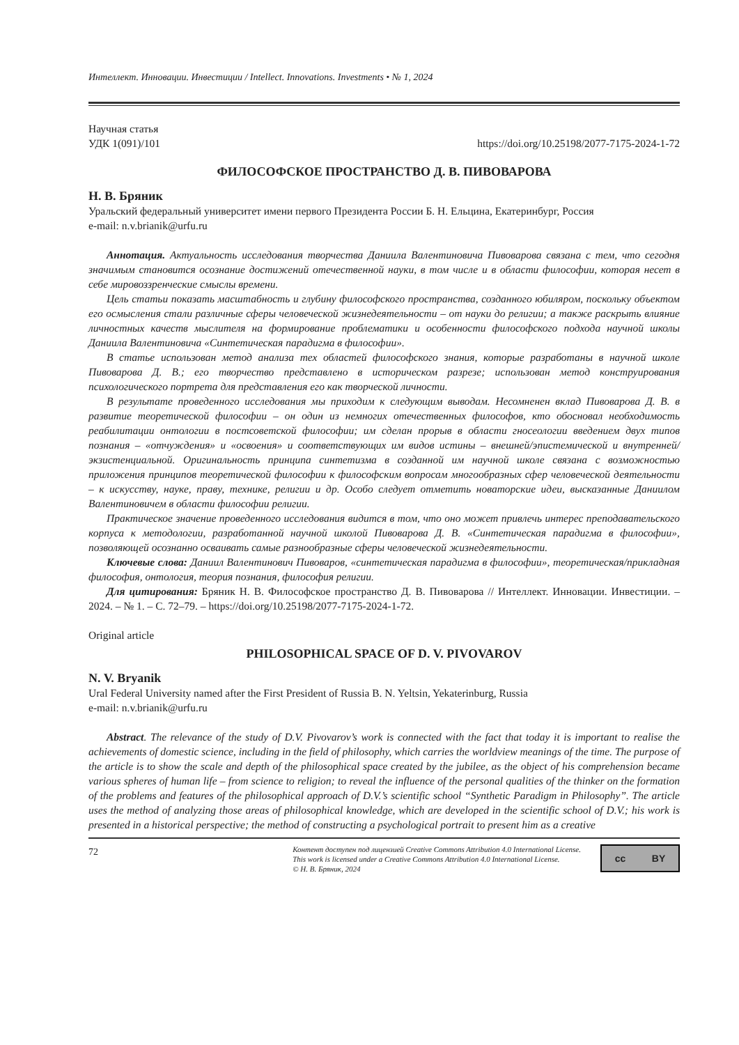Интеллект. Инновации. Инвестиции / Intellect. Innovations. Investments • № 1, 2024
Научная статья
УДК 1(091)/101 https://doi.org/10.25198/2077-7175-2024-1-72
ФИЛОСОФСКОЕ ПРОСТРАНСТВО Д. В. ПИВОВАРОВА
Н. В. Бряник
Уральский федеральный университет имени первого Президента России Б. Н. Ельцина, Екатеринбург, Россия
e-mail: n.v.brianik@urfu.ru
Аннотация. Актуальность исследования творчества Даниила Валентиновича Пивоварова связана с тем, что сегодня значимым становится осознание достижений отечественной науки, в том числе и в области философии, которая несет в себе мировоззренческие смыслы времени.
Цель статьи показать масштабность и глубину философского пространства, созданного юбиляром, поскольку объектом его осмысления стали различные сферы человеческой жизнедеятельности – от науки до религии; а также раскрыть влияние личностных качеств мыслителя на формирование проблематики и особенности философского подхода научной школы Даниила Валентиновича «Синтетическая парадигма в философии».
В статье использован метод анализа тех областей философского знания, которые разработаны в научной школе Пивоварова Д. В.; его творчество представлено в историческом разрезе; использован метод конструирования психологического портрета для представления его как творческой личности.
В результате проведенного исследования мы приходим к следующим выводам. Несомненен вклад Пивоварова Д. В. в развитие теоретической философии – он один из немногих отечественных философов, кто обосновал необходимость реабилитации онтологии в постсоветской философии; им сделан прорыв в области гносеологии введением двух типов познания – «отчуждения» и «освоения» и соответствующих им видов истины – внешней/эпистемической и внутренней/экзистенциальной. Оригинальность принципа синтетизма в созданной им научной школе связана с возможностью приложения принципов теоретической философии к философским вопросам многообразных сфер человеческой деятельности – к искусству, науке, праву, технике, религии и др. Особо следует отметить новаторские идеи, высказанные Даниилом Валентиновичем в области философии религии.
Практическое значение проведенного исследования видится в том, что оно может привлечь интерес преподавательского корпуса к методологии, разработанной научной школой Пивоварова Д. В. «Синтетическая парадигма в философии», позволяющей осознанно осваивать самые разнообразные сферы человеческой жизнедеятельности.
Ключевые слова: Даниил Валентинович Пивоваров, «синтетическая парадигма в философии», теоретическая/прикладная философия, онтология, теория познания, философия религии.
Для цитирования: Бряник Н. В. Философское пространство Д. В. Пивоварова // Интеллект. Инновации. Инвестиции. – 2024. – № 1. – С. 72–79. – https://doi.org/10.25198/2077-7175-2024-1-72.
Original article
PHILOSOPHICAL SPACE OF D. V. PIVOVAROV
N. V. Bryanik
Ural Federal University named after the First President of Russia B. N. Yeltsin, Yekaterinburg, Russia
e-mail: n.v.brianik@urfu.ru
Abstract. The relevance of the study of D.V. Pivovarov’s work is connected with the fact that today it is important to realise the achievements of domestic science, including in the field of philosophy, which carries the worldview meanings of the time. The purpose of the article is to show the scale and depth of the philosophical space created by the jubilee, as the object of his comprehension became various spheres of human life – from science to religion; to reveal the influence of the personal qualities of the thinker on the formation of the problems and features of the philosophical approach of D.V.’s scientific school “Synthetic Paradigm in Philosophy”. The article uses the method of analyzing those areas of philosophical knowledge, which are developed in the scientific school of D.V.; his work is presented in a historical perspective; the method of constructing a psychological portrait to present him as a creative
72
Контент доступен под лицензией Creative Commons Attribution 4.0 International License.
This work is licensed under a Creative Commons Attribution 4.0 International License.
© Н. В. Бряник, 2024
cc BY